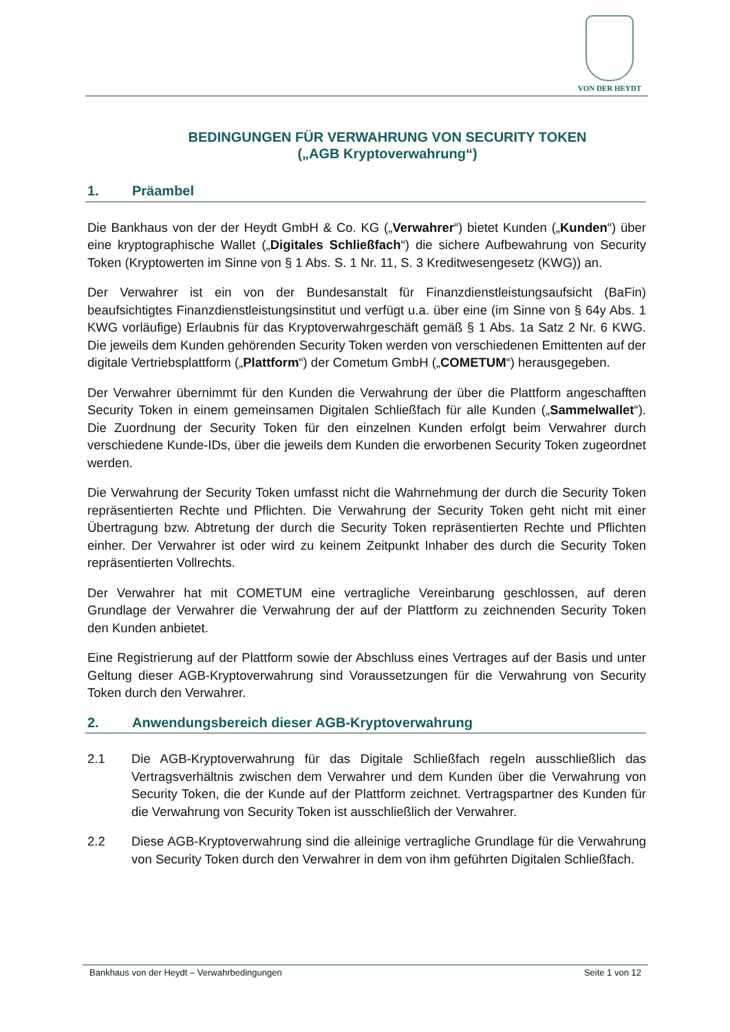VON DER HEYDT
BEDINGUNGEN FÜR VERWAHRUNG VON SECURITY TOKEN
(„AGB Kryptoverwahrung“)
1. Präambel
Die Bankhaus von der der Heydt GmbH & Co. KG („Verwahrer“) bietet Kunden („Kunden“) über eine kryptographische Wallet („Digitales Schließfach“) die sichere Aufbewahrung von Security Token (Kryptowerten im Sinne von § 1 Abs. S. 1 Nr. 11, S. 3 Kreditwesengesetz (KWG)) an.
Der Verwahrer ist ein von der Bundesanstalt für Finanzdienstleistungsaufsicht (BaFin) beaufsichtigtes Finanzdienstleistungsinstitut und verfügt u.a. über eine (im Sinne von § 64y Abs. 1 KWG vorläufige) Erlaubnis für das Kryptoverwahrgeschäft gemäß § 1 Abs. 1a Satz 2 Nr. 6 KWG. Die jeweils dem Kunden gehörenden Security Token werden von verschiedenen Emittenten auf der digitale Vertriebsplattform („Plattform“) der Cometum GmbH („COMETUM“) herausgegeben.
Der Verwahrer übernimmt für den Kunden die Verwahrung der über die Plattform angeschafften Security Token in einem gemeinsamen Digitalen Schließfach für alle Kunden („Sammelwallet“). Die Zuordnung der Security Token für den einzelnen Kunden erfolgt beim Verwahrer durch verschiedene Kunde-IDs, über die jeweils dem Kunden die erworbenen Security Token zugeordnet werden.
Die Verwahrung der Security Token umfasst nicht die Wahrnehmung der durch die Security Token repräsentierten Rechte und Pflichten. Die Verwahrung der Security Token geht nicht mit einer Übertragung bzw. Abtretung der durch die Security Token repräsentierten Rechte und Pflichten einher. Der Verwahrer ist oder wird zu keinem Zeitpunkt Inhaber des durch die Security Token repräsentierten Vollrechts.
Der Verwahrer hat mit COMETUM eine vertragliche Vereinbarung geschlossen, auf deren Grundlage der Verwahrer die Verwahrung der auf der Plattform zu zeichnenden Security Token den Kunden anbietet.
Eine Registrierung auf der Plattform sowie der Abschluss eines Vertrages auf der Basis und unter Geltung dieser AGB-Kryptoverwahrung sind Voraussetzungen für die Verwahrung von Security Token durch den Verwahrer.
2. Anwendungsbereich dieser AGB-Kryptoverwahrung
2.1 Die AGB-Kryptoverwahrung für das Digitale Schließfach regeln ausschließlich das Vertragsverhältnis zwischen dem Verwahrer und dem Kunden über die Verwahrung von Security Token, die der Kunde auf der Plattform zeichnet. Vertragspartner des Kunden für die Verwahrung von Security Token ist ausschließlich der Verwahrer.
2.2 Diese AGB-Kryptoverwahrung sind die alleinige vertragliche Grundlage für die Verwahrung von Security Token durch den Verwahrer in dem von ihm geführten Digitalen Schließfach.
Bankhaus von der Heydt – Verwahrbedingungen Seite 1 von 12